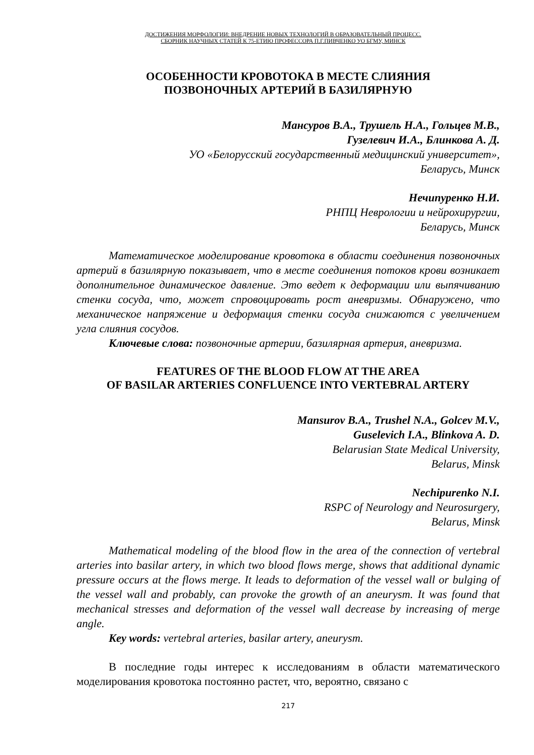ДОСТИЖЕНИЯ МОРФОЛОГИИ: ВНЕДРЕНИЕ НОВЫХ ТЕХНОЛОГИЙ В ОБРАЗОВАТЕЛЬНЫЙ ПРОЦЕСС.
СБОРНИК НАУЧНЫХ СТАТЕЙ К 75-ЕТИЮ ПРОФЕССОРА П.Г.ПИВЧЕНКО УО БГМУ, МИНСК
ОСОБЕННОСТИ КРОВОТОКА В МЕСТЕ СЛИЯНИЯ
ПОЗВОНОЧНЫХ АРТЕРИЙ В БАЗИЛЯРНУЮ
Мансуров В.А., Трушель Н.А., Гольцев М.В.,
Гузелевич И.А., Блинкова А. Д.
УО «Белорусский государственный медицинский университет»,
Беларусь, Минск
Нечипуренко Н.И.
РНПЦ Неврологии и нейрохирургии,
Беларусь, Минск
Математическое моделирование кровотока в области соединения позвоночных артерий в базилярную показывает, что в месте соединения потоков крови возникает дополнительное динамическое давление. Это ведет к деформации или выпячиванию стенки сосуда, что, может спровоцировать рост аневризмы. Обнаружено, что механическое напряжение и деформация стенки сосуда снижаются с увеличением угла слияния сосудов.
Ключевые слова: позвоночные артерии, базилярная артерия, аневризма.
FEATURES OF THE BLOOD FLOW AT THE AREA
OF BASILAR ARTERIES CONFLUENCE INTO VERTEBRAL ARTERY
Mansurov B.A., Trushel N.A., Golcev M.V.,
Guselevich I.A., Blinkova A. D.
Belarusian State Medical University,
Belarus, Minsk
Nechipurenko N.I.
RSPC of Neurology and Neurosurgery,
Belarus, Minsk
Mathematical modeling of the blood flow in the area of the connection of vertebral arteries into basilar artery, in which two blood flows merge, shows that additional dynamic pressure occurs at the flows merge. It leads to deformation of the vessel wall or bulging of the vessel wall and probably, can provoke the growth of an aneurysm. It was found that mechanical stresses and deformation of the vessel wall decrease by increasing of merge angle.
Key words: vertebral arteries, basilar artery, aneurysm.
В последние годы интерес к исследованиям в области математического моделирования кровотока постоянно растет, что, вероятно, связано с
217